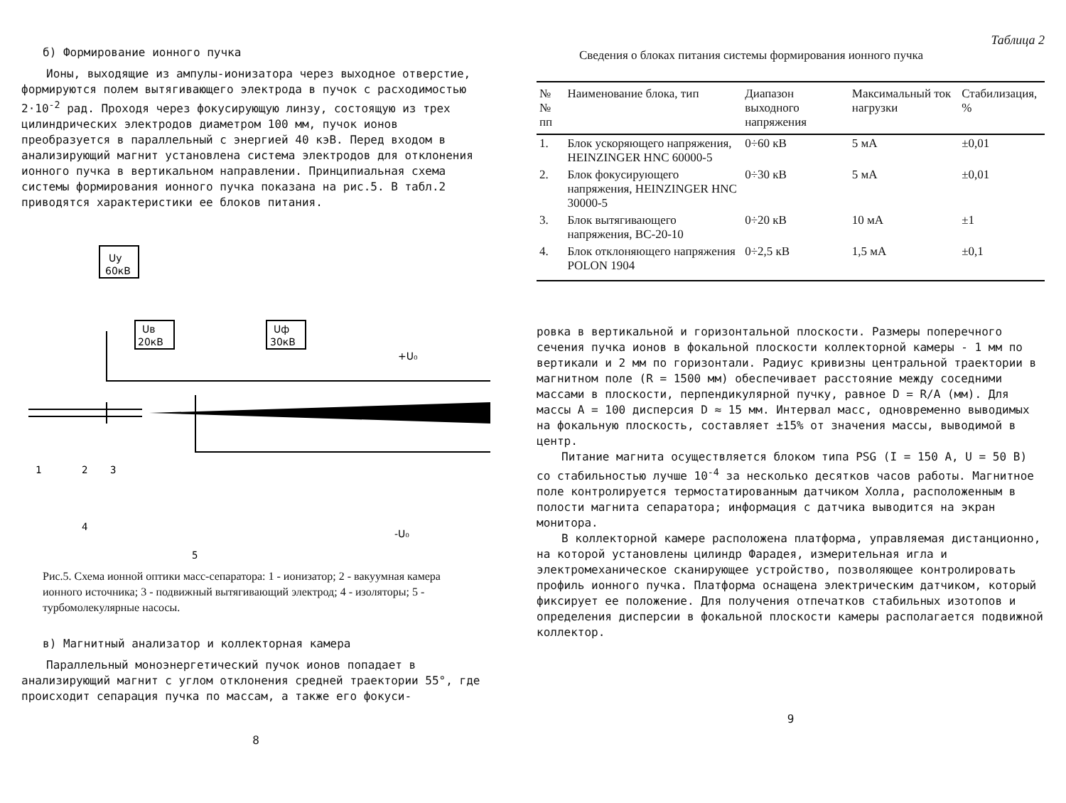б) Формирование ионного пучка
Ионы, выходящие из ампулы-ионизатора через выходное отверстие, формируются полем вытягивающего электрода в пучок с расходимостью 2·10<sup>-2</sup> рад. Проходя через фокусирующую линзу, состоящую из трех цилиндрических электродов диаметром 100 мм, пучок ионов преобразуется в параллельный с энергией 40 кэВ. Перед входом в анализирующий магнит установлена система электродов для отклонения ионного пучка в вертикальном направлении. Принципиальная схема системы формирования ионного пучка показана на рис.5. В табл.2 приводятся характеристики ее блоков питания.
Uy
60кВ
Uв
20кВ
Uф
30кВ
+U₀
-U₀
1
2
3
4
5
Рис.5. Схема ионной оптики масс-сепаратора: 1 - ионизатор; 2 - вакуумная камера ионного источника; 3 - подвижный вытягивающий электрод; 4 - изоляторы; 5 - турбомолекулярные насосы.
в) Магнитный анализатор и коллекторная камера
Параллельный моноэнергетический пучок ионов попадает в анализирующий магнит с углом отклонения средней траектории 55°, где происходит сепарация пучка по массам, а также его фокуси-
8
Таблица 2
Сведения о блоках питания системы формирования ионного пучка
| №№ пп | Наименование блока, тип | Диапазон выходного напряжения | Максимальный ток нагрузки | Стабилизация, % |
| --- | --- | --- | --- | --- |
| 1. | Блок ускоряющего напряжения, HEINZINGER HNC 60000-5 | 0÷60 кВ | 5 мА | ±0,01 |
| 2. | Блок фокусирующего напряжения, HEINZINGER HNC 30000-5 | 0÷30 кВ | 5 мА | ±0,01 |
| 3. | Блок вытягивающего напряжения, ВС-20-10 | 0÷20 кВ | 10 мА | ±1 |
| 4. | Блок отклоняющего напряжения POLON 1904 | 0÷2,5 кВ | 1,5 мА | ±0,1 |
ровка в вертикальной и горизонтальной плоскости. Размеры поперечного сечения пучка ионов в фокальной плоскости коллекторной камеры - 1 мм по вертикали и 2 мм по горизонтали. Радиус кривизны центральной траектории в магнитном поле (R = 1500 мм) обеспечивает расстояние между соседними массами в плоскости, перпендикулярной пучку, равное D = R/A (мм). Для массы A = 100 дисперсия D ≈ 15 мм. Интервал масс, одновременно выводимых на фокальную плоскость, составляет ±15% от значения массы, выводимой в центр.
Питание магнита осуществляется блоком типа PSG (I = 150 A, U = 50 В) со стабильностью лучше 10<sup>-4</sup> за несколько десятков часов работы. Магнитное поле контролируется термостатированным датчиком Холла, расположенным в полости магнита сепаратора; информация с датчика выводится на экран монитора.
В коллекторной камере расположена платформа, управляемая дистанционно, на которой установлены цилиндр Фарадея, измерительная игла и электромеханическое сканирующее устройство, позволяющее контролировать профиль ионного пучка. Платформа оснащена электрическим датчиком, который фиксирует ее положение. Для получения отпечатков стабильных изотопов и определения дисперсии в фокальной плоскости камеры располагается подвижной коллектор.
9